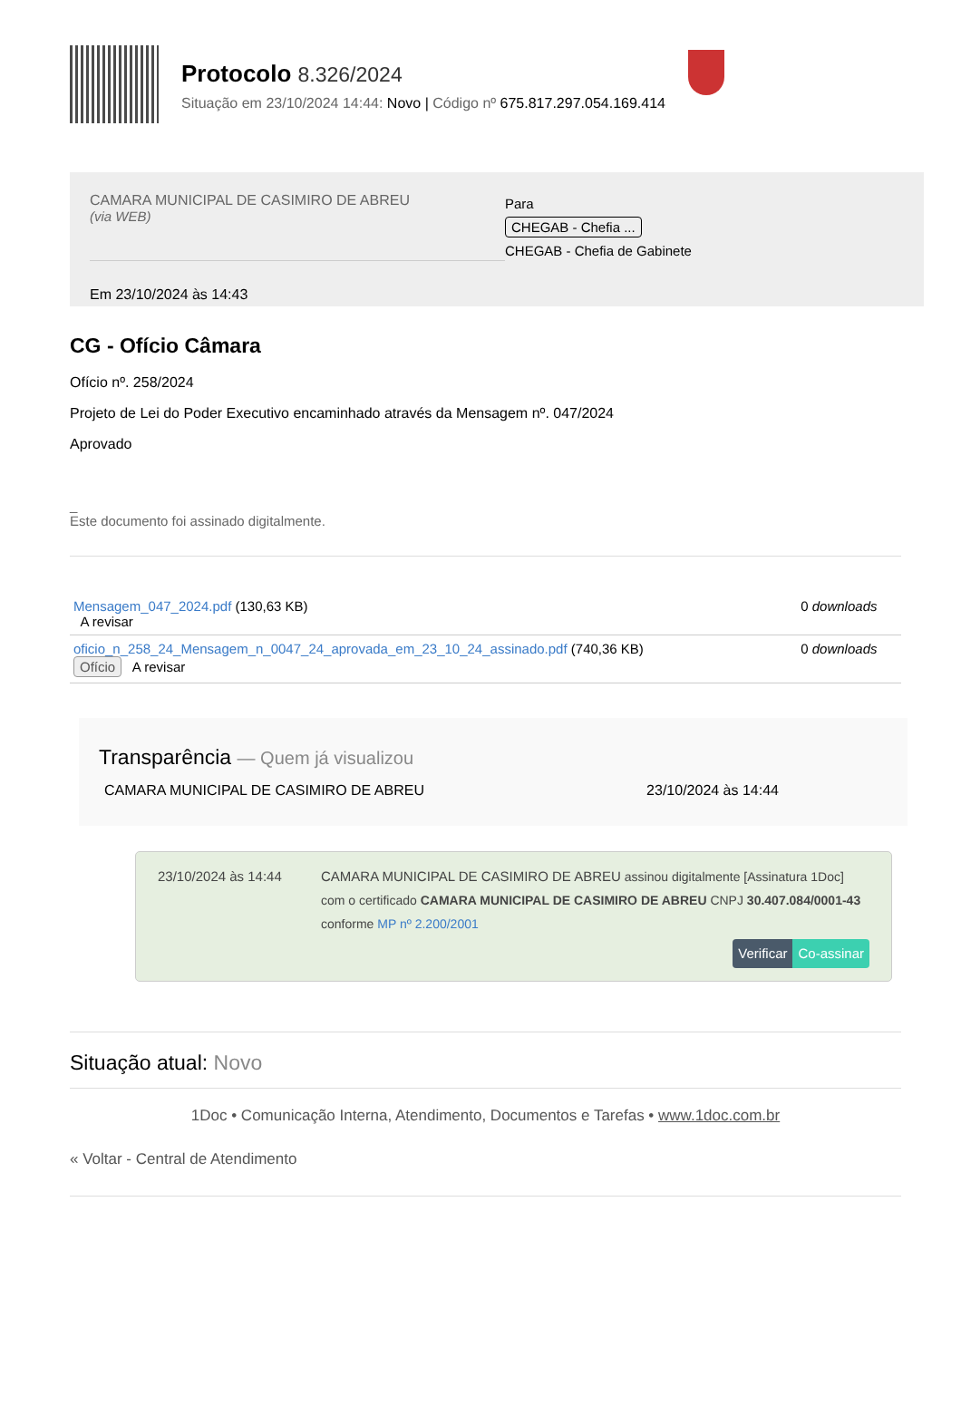Protocolo 8.326/2024
Situação em 23/10/2024 14:44: Novo | Código nº 675.817.297.054.169.414
CAMARA MUNICIPAL DE CASIMIRO DE ABREU
(via WEB)
Em 23/10/2024 às 14:43
Para
CHEGAB - Chefia ...
CHEGAB - Chefia de Gabinete
CG - Ofício Câmara
Ofício nº. 258/2024
Projeto de Lei do Poder Executivo encaminhado através da Mensagem nº. 047/2024
Aprovado
_
Este documento foi assinado digitalmente.
| Mensagem_047_2024.pdf (130,63 KB) A revisar | | 0 downloads |
| oficio_n_258_24_Mensagem_n_0047_24_aprovada_em_23_10_24_assinado.pdf (740,36 KB) Ofício A revisar | | 0 downloads |
Transparência — Quem já visualizou
CAMARA MUNICIPAL DE CASIMIRO DE ABREU 23/10/2024 às 14:44
23/10/2024 às 14:44 CAMARA MUNICIPAL DE CASIMIRO DE ABREU assinou digitalmente [Assinatura 1Doc] com o certificado CAMARA MUNICIPAL DE CASIMIRO DE ABREU CNPJ 30.407.084/0001-43 conforme MP nº 2.200/2001
Verificar Co-assinar
Situação atual: Novo
1Doc • Comunicação Interna, Atendimento, Documentos e Tarefas • www.1doc.com.br
« Voltar - Central de Atendimento